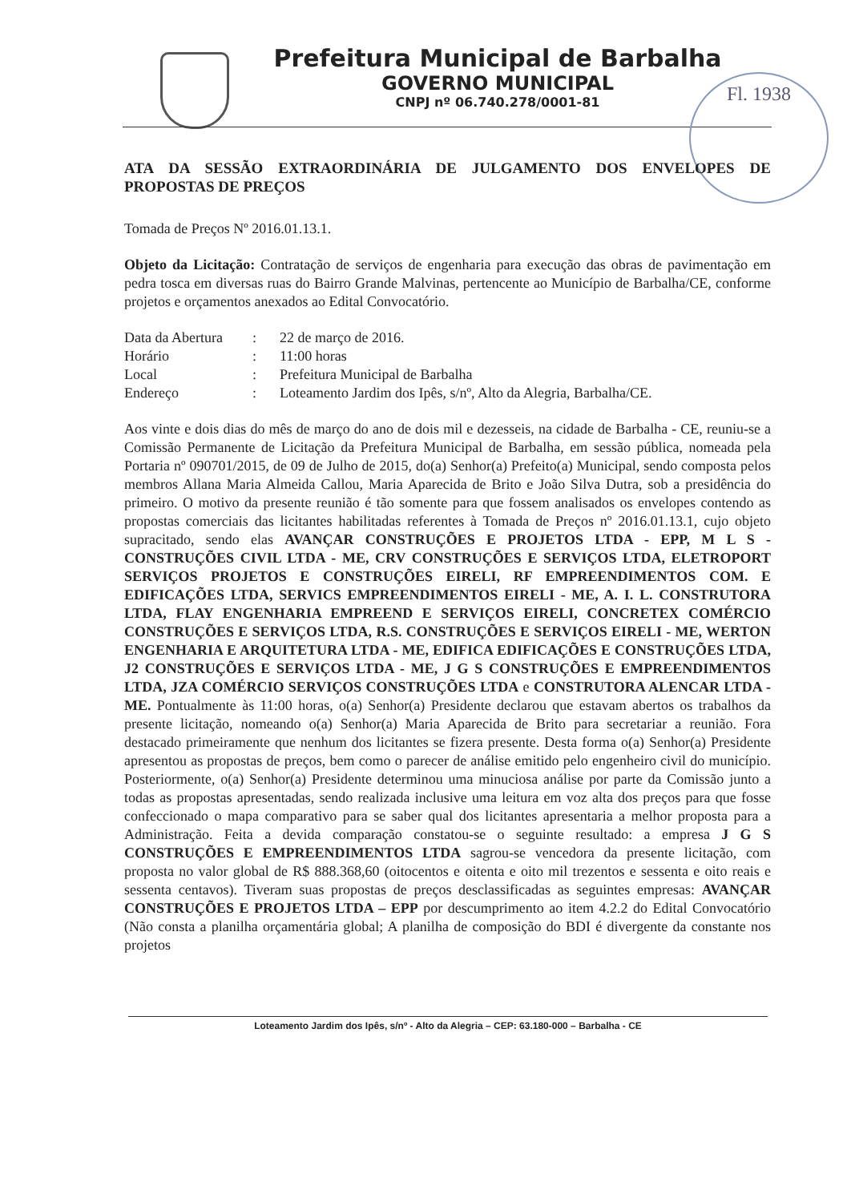Prefeitura Municipal de Barbalha
GOVERNO MUNICIPAL
CNPJ nº 06.740.278/0001-81
Fl. 1938
ATA DA SESSÃO EXTRAORDINÁRIA DE JULGAMENTO DOS ENVELOPES DE PROPOSTAS DE PREÇOS
Tomada de Preços Nº 2016.01.13.1.
Objeto da Licitação: Contratação de serviços de engenharia para execução das obras de pavimentação em pedra tosca em diversas ruas do Bairro Grande Malvinas, pertencente ao Município de Barbalha/CE, conforme projetos e orçamentos anexados ao Edital Convocatório.
| Data da Abertura | : | 22 de março de 2016. |
| Horário | : | 11:00 horas |
| Local | : | Prefeitura Municipal de Barbalha |
| Endereço | : | Loteamento Jardim dos Ipês, s/nº, Alto da Alegria, Barbalha/CE. |
Aos vinte e dois dias do mês de março do ano de dois mil e dezesseis, na cidade de Barbalha - CE, reuniu-se a Comissão Permanente de Licitação da Prefeitura Municipal de Barbalha, em sessão pública, nomeada pela Portaria nº 090701/2015, de 09 de Julho de 2015, do(a) Senhor(a) Prefeito(a) Municipal, sendo composta pelos membros Allana Maria Almeida Callou, Maria Aparecida de Brito e João Silva Dutra, sob a presidência do primeiro. O motivo da presente reunião é tão somente para que fossem analisados os envelopes contendo as propostas comerciais das licitantes habilitadas referentes à Tomada de Preços nº 2016.01.13.1, cujo objeto supracitado, sendo elas AVANÇAR CONSTRUÇÕES E PROJETOS LTDA - EPP, M L S - CONSTRUÇÕES CIVIL LTDA - ME, CRV CONSTRUÇÕES E SERVIÇOS LTDA, ELETROPORT SERVIÇOS PROJETOS E CONSTRUÇÕES EIRELI, RF EMPREENDIMENTOS COM. E EDIFICAÇÕES LTDA, SERVICS EMPREENDIMENTOS EIRELI - ME, A. I. L. CONSTRUTORA LTDA, FLAY ENGENHARIA EMPREEND E SERVIÇOS EIRELI, CONCRETEX COMÉRCIO CONSTRUÇÕES E SERVIÇOS LTDA, R.S. CONSTRUÇÕES E SERVIÇOS EIRELI - ME, WERTON ENGENHARIA E ARQUITETURA LTDA - ME, EDIFICA EDIFICAÇÕES E CONSTRUÇÕES LTDA, J2 CONSTRUÇÕES E SERVIÇOS LTDA - ME, J G S CONSTRUÇÕES E EMPREENDIMENTOS LTDA, JZA COMÉRCIO SERVIÇOS CONSTRUÇÕES LTDA e CONSTRUTORA ALENCAR LTDA - ME. Pontualmente às 11:00 horas, o(a) Senhor(a) Presidente declarou que estavam abertos os trabalhos da presente licitação, nomeando o(a) Senhor(a) Maria Aparecida de Brito para secretariar a reunião. Fora destacado primeiramente que nenhum dos licitantes se fizera presente. Desta forma o(a) Senhor(a) Presidente apresentou as propostas de preços, bem como o parecer de análise emitido pelo engenheiro civil do município. Posteriormente, o(a) Senhor(a) Presidente determinou uma minuciosa análise por parte da Comissão junto a todas as propostas apresentadas, sendo realizada inclusive uma leitura em voz alta dos preços para que fosse confeccionado o mapa comparativo para se saber qual dos licitantes apresentaria a melhor proposta para a Administração. Feita a devida comparação constatou-se o seguinte resultado: a empresa J G S CONSTRUÇÕES E EMPREENDIMENTOS LTDA sagrou-se vencedora da presente licitação, com proposta no valor global de R$ 888.368,60 (oitocentos e oitenta e oito mil trezentos e sessenta e oito reais e sessenta centavos). Tiveram suas propostas de preços desclassificadas as seguintes empresas: AVANÇAR CONSTRUÇÕES E PROJETOS LTDA – EPP por descumprimento ao item 4.2.2 do Edital Convocatório (Não consta a planilha orçamentária global; A planilha de composição do BDI é divergente da constante nos projetos
Loteamento Jardim dos Ipês, s/nº - Alto da Alegria – CEP: 63.180-000 – Barbalha - CE